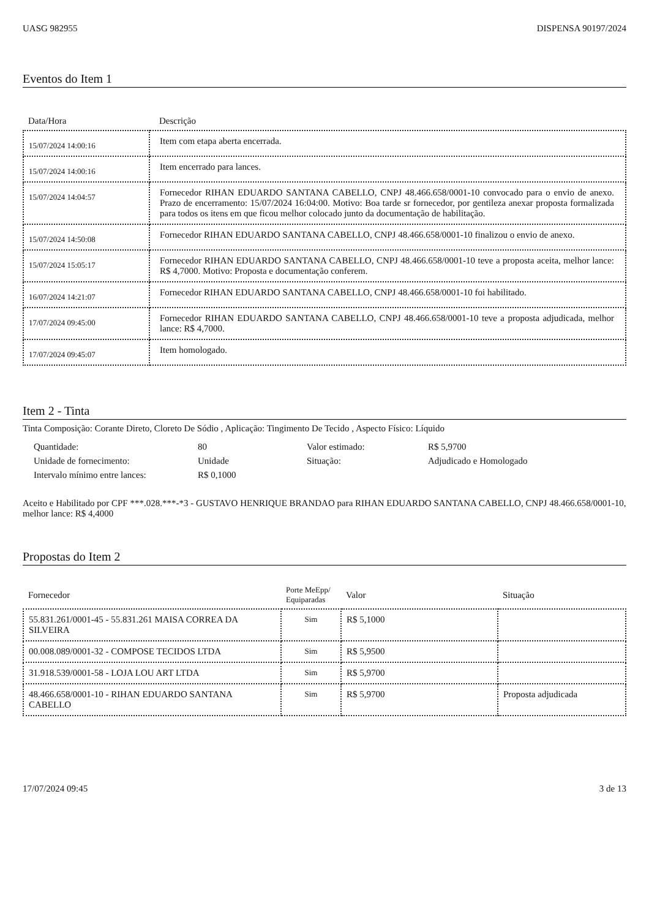UASG 982955 DISPENSA 90197/2024
Eventos do Item 1
| Data/Hora | Descrição |
| --- | --- |
| 15/07/2024 14:00:16 | Item com etapa aberta encerrada. |
| 15/07/2024 14:00:16 | Item encerrado para lances. |
| 15/07/2024 14:04:57 | Fornecedor RIHAN EDUARDO SANTANA CABELLO, CNPJ 48.466.658/0001-10 convocado para o envio de anexo. Prazo de encerramento: 15/07/2024 16:04:00. Motivo: Boa tarde sr fornecedor, por gentileza anexar proposta formalizada para todos os itens em que ficou melhor colocado junto da documentação de habilitação. |
| 15/07/2024 14:50:08 | Fornecedor RIHAN EDUARDO SANTANA CABELLO, CNPJ 48.466.658/0001-10 finalizou o envio de anexo. |
| 15/07/2024 15:05:17 | Fornecedor RIHAN EDUARDO SANTANA CABELLO, CNPJ 48.466.658/0001-10 teve a proposta aceita, melhor lance: R$ 4,7000. Motivo: Proposta e documentação conferem. |
| 16/07/2024 14:21:07 | Fornecedor RIHAN EDUARDO SANTANA CABELLO, CNPJ 48.466.658/0001-10 foi habilitado. |
| 17/07/2024 09:45:00 | Fornecedor RIHAN EDUARDO SANTANA CABELLO, CNPJ 48.466.658/0001-10 teve a proposta adjudicada, melhor lance: R$ 4,7000. |
| 17/07/2024 09:45:07 | Item homologado. |
Item 2 - Tinta
Tinta Composição: Corante Direto, Cloreto De Sódio , Aplicação: Tingimento De Tecido , Aspecto Físico: Líquido
| Quantidade: | 80 | Valor estimado: | R$ 5,9700 |
| Unidade de fornecimento: | Unidade | Situação: | Adjudicado e Homologado |
| Intervalo mínimo entre lances: | R$ 0,1000 | | |
Aceito e Habilitado por CPF ***.028.***-*3 - GUSTAVO HENRIQUE BRANDAO para RIHAN EDUARDO SANTANA CABELLO, CNPJ 48.466.658/0001-10, melhor lance: R$ 4,4000
Propostas do Item 2
| Fornecedor | Porte MeEpp/ Equiparadas | Valor | Situação |
| --- | --- | --- | --- |
| 55.831.261/0001-45 - 55.831.261 MAISA CORREA DA SILVEIRA | Sim | R$ 5,1000 | |
| 00.008.089/0001-32 - COMPOSE TECIDOS LTDA | Sim | R$ 5,9500 | |
| 31.918.539/0001-58 - LOJA LOU ART LTDA | Sim | R$ 5,9700 | |
| 48.466.658/0001-10 - RIHAN EDUARDO SANTANA CABELLO | Sim | R$ 5,9700 | Proposta adjudicada |
17/07/2024 09:45 3 de 13